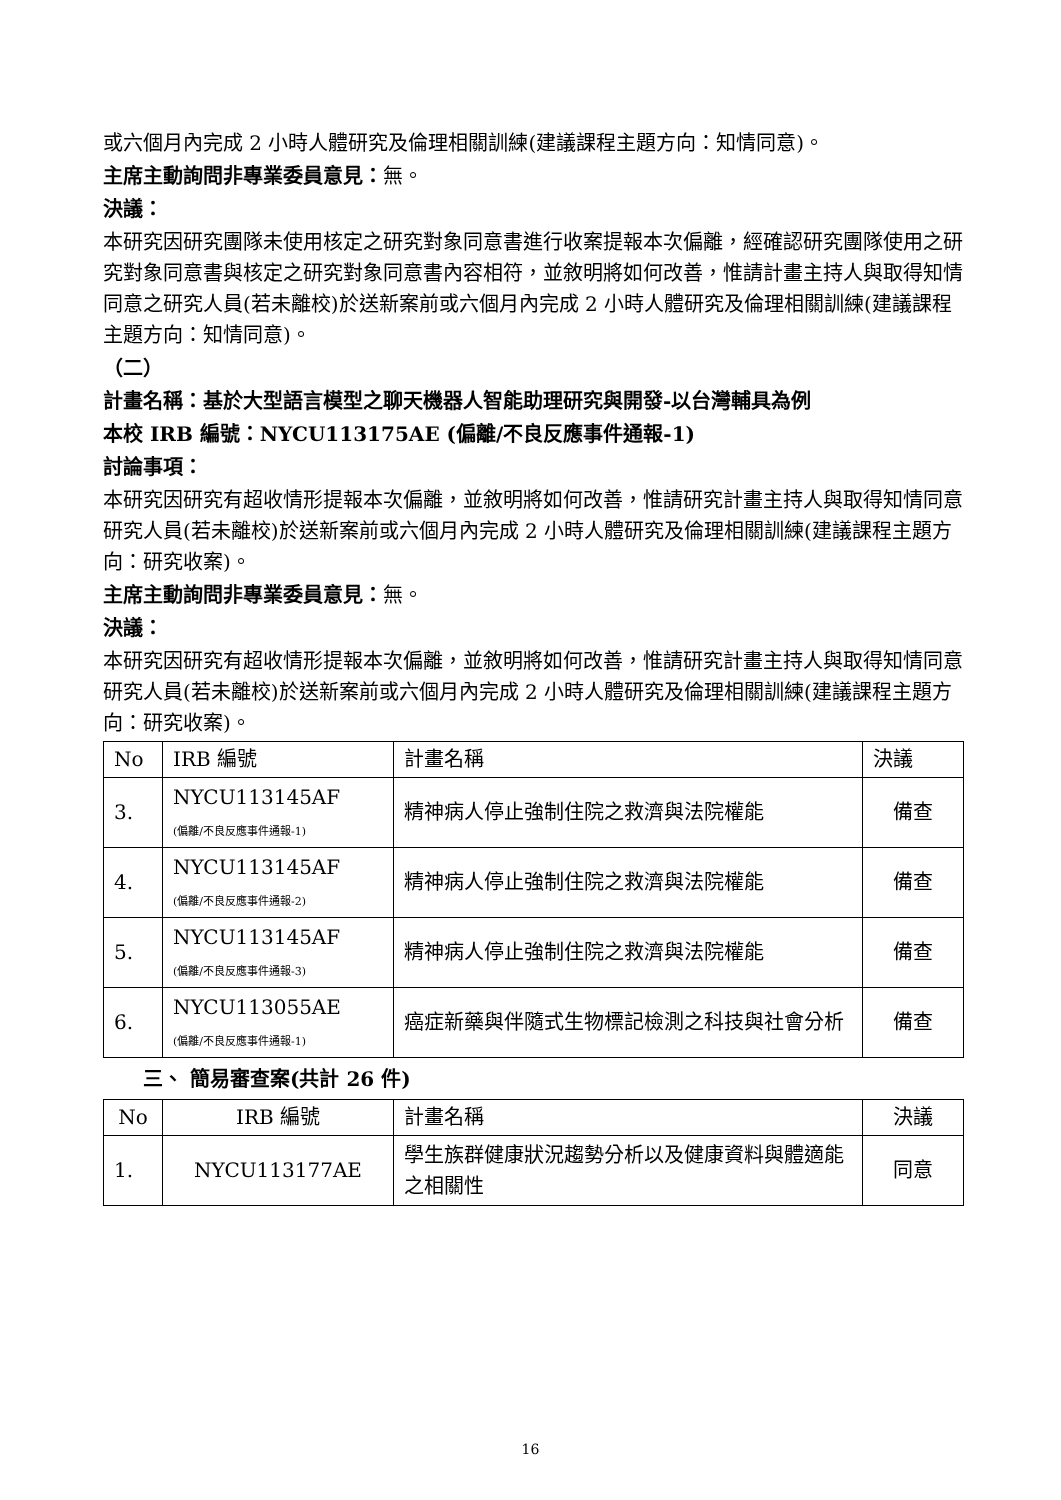或六個月內完成 2 小時人體研究及倫理相關訓練(建議課程主題方向：知情同意)。
主席主動詢問非專業委員意見：無。
決議：
本研究因研究團隊未使用核定之研究對象同意書進行收案提報本次偏離，經確認研究團隊使用之研究對象同意書與核定之研究對象同意書內容相符，並敘明將如何改善，惟請計畫主持人與取得知情同意之研究人員(若未離校)於送新案前或六個月內完成 2 小時人體研究及倫理相關訓練(建議課程主題方向：知情同意)。
（二）
計畫名稱：基於大型語言模型之聊天機器人智能助理研究與開發-以台灣輔具為例
本校 IRB 編號：NYCU113175AE (偏離/不良反應事件通報-1)
討論事項：
本研究因研究有超收情形提報本次偏離，並敘明將如何改善，惟請研究計畫主持人與取得知情同意研究人員(若未離校)於送新案前或六個月內完成 2 小時人體研究及倫理相關訓練(建議課程主題方向：研究收案)。
主席主動詢問非專業委員意見：無。
決議：
本研究因研究有超收情形提報本次偏離，並敘明將如何改善，惟請研究計畫主持人與取得知情同意研究人員(若未離校)於送新案前或六個月內完成 2 小時人體研究及倫理相關訓練(建議課程主題方向：研究收案)。
| No | IRB 編號 | 計畫名稱 | 決議 |
| --- | --- | --- | --- |
| 3. | NYCU113145AF (偏離/不良反應事件通報-1) | 精神病人停止強制住院之救濟與法院權能 | 備查 |
| 4. | NYCU113145AF (偏離/不良反應事件通報-2) | 精神病人停止強制住院之救濟與法院權能 | 備查 |
| 5. | NYCU113145AF (偏離/不良反應事件通報-3) | 精神病人停止強制住院之救濟與法院權能 | 備查 |
| 6. | NYCU113055AE (偏離/不良反應事件通報-1) | 癌症新藥與伴隨式生物標記檢測之科技與社會分析 | 備查 |
三、 簡易審查案(共計 26 件)
| No | IRB 編號 | 計畫名稱 | 決議 |
| --- | --- | --- | --- |
| 1. | NYCU113177AE | 學生族群健康狀況趨勢分析以及健康資料與體適能之相關性 | 同意 |
16